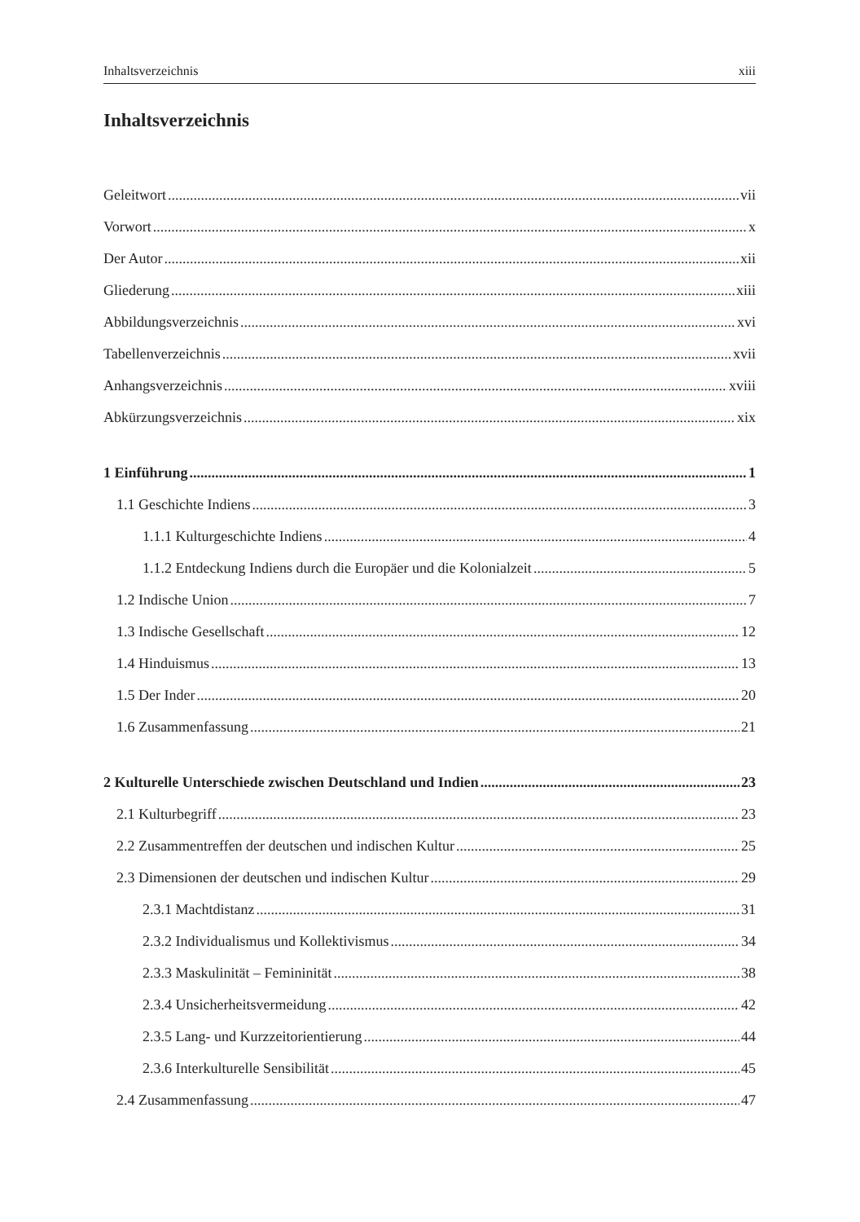Inhaltsverzeichnis xiii
Inhaltsverzeichnis
Geleitwort vii
Vorwort x
Der Autor xii
Gliederung xiii
Abbildungsverzeichnis xvi
Tabellenverzeichnis xvii
Anhangsverzeichnis xviii
Abkürzungsverzeichnis xix
1 Einführung 1
1.1 Geschichte Indiens 3
1.1.1 Kulturgeschichte Indiens 4
1.1.2 Entdeckung Indiens durch die Europäer und die Kolonialzeit 5
1.2 Indische Union 7
1.3 Indische Gesellschaft 12
1.4 Hinduismus 13
1.5 Der Inder 20
1.6 Zusammenfassung 21
2 Kulturelle Unterschiede zwischen Deutschland und Indien 23
2.1 Kulturbegriff 23
2.2 Zusammentreffen der deutschen und indischen Kultur 25
2.3 Dimensionen der deutschen und indischen Kultur 29
2.3.1 Machtdistanz 31
2.3.2 Individualismus und Kollektivismus 34
2.3.3 Maskulinität – Femininität 38
2.3.4 Unsicherheitsvermeidung 42
2.3.5 Lang- und Kurzzeitorientierung 44
2.3.6 Interkulturelle Sensibilität 45
2.4 Zusammenfassung 47